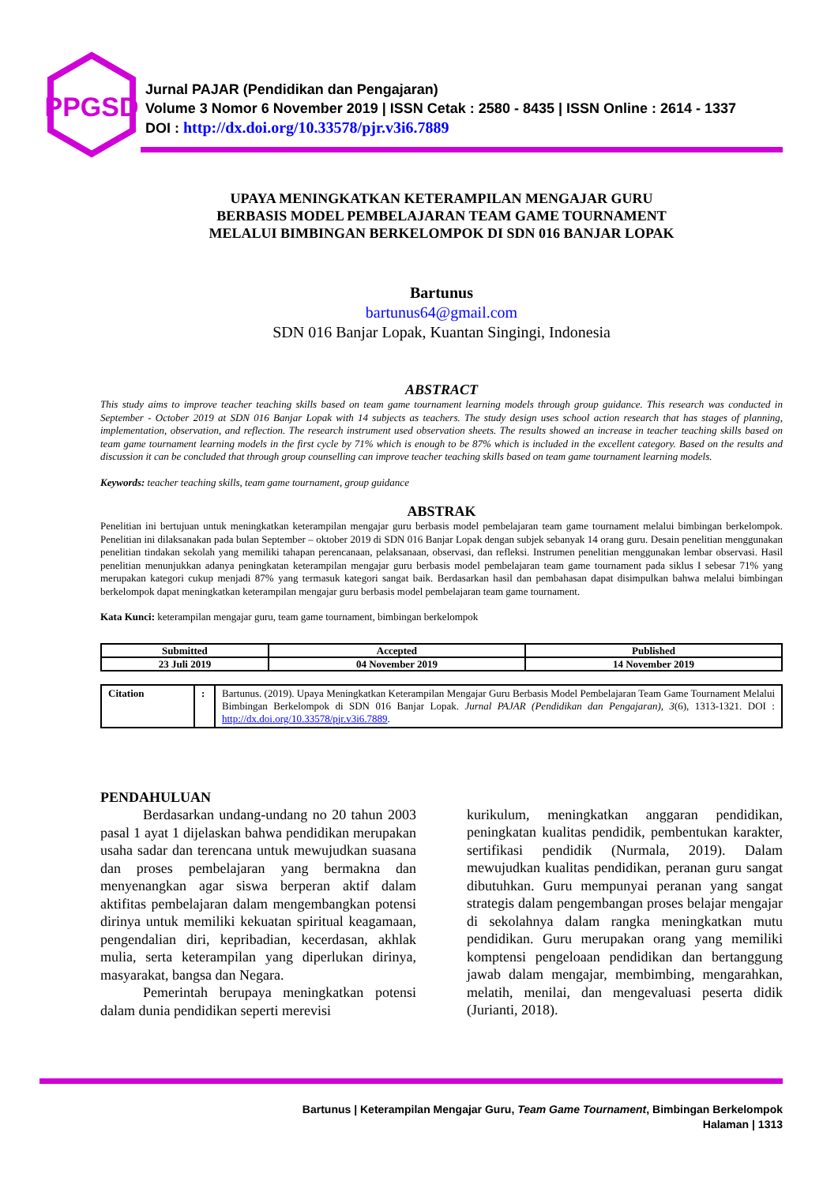PPGSD
Jurnal PAJAR (Pendidikan dan Pengajaran)
Volume 3 Nomor 6 November 2019 | ISSN Cetak : 2580 - 8435 | ISSN Online : 2614 - 1337
DOI : http://dx.doi.org/10.33578/pjr.v3i6.7889
UPAYA MENINGKATKAN KETERAMPILAN MENGAJAR GURU
BERBASIS MODEL PEMBELAJARAN TEAM GAME TOURNAMENT
MELALUI BIMBINGAN BERKELOMPOK DI SDN 016 BANJAR LOPAK
Bartunus
bartunus64@gmail.com
SDN 016 Banjar Lopak, Kuantan Singingi, Indonesia
ABSTRACT
This study aims to improve teacher teaching skills based on team game tournament learning models through group guidance. This research was conducted in September - October 2019 at SDN 016 Banjar Lopak with 14 subjects as teachers. The study design uses school action research that has stages of planning, implementation, observation, and reflection. The research instrument used observation sheets. The results showed an increase in teacher teaching skills based on team game tournament learning models in the first cycle by 71% which is enough to be 87% which is included in the excellent category. Based on the results and discussion it can be concluded that through group counselling can improve teacher teaching skills based on team game tournament learning models.
Keywords: teacher teaching skills, team game tournament, group guidance
ABSTRAK
Penelitian ini bertujuan untuk meningkatkan keterampilan mengajar guru berbasis model pembelajaran team game tournament melalui bimbingan berkelompok. Penelitian ini dilaksanakan pada bulan September – oktober 2019 di SDN 016 Banjar Lopak dengan subjek sebanyak 14 orang guru. Desain penelitian menggunakan penelitian tindakan sekolah yang memiliki tahapan perencanaan, pelaksanaan, observasi, dan refleksi. Instrumen penelitian menggunakan lembar observasi. Hasil penelitian menunjukkan adanya peningkatan keterampilan mengajar guru berbasis model pembelajaran team game tournament pada siklus I sebesar 71% yang merupakan kategori cukup menjadi 87% yang termasuk kategori sangat baik. Berdasarkan hasil dan pembahasan dapat disimpulkan bahwa melalui bimbingan berkelompok dapat meningkatkan keterampilan mengajar guru berbasis model pembelajaran team game tournament.
Kata Kunci: keterampilan mengajar guru, team game tournament, bimbingan berkelompok
| Submitted | Accepted | Published |
| --- | --- | --- |
| 23 Juli 2019 | 04 November 2019 | 14 November 2019 |
| Citation | : | Bartunus. (2019). Upaya Meningkatkan Keterampilan Mengajar Guru Berbasis Model Pembelajaran Team Game Tournament Melalui Bimbingan Berkelompok di SDN 016 Banjar Lopak. Jurnal PAJAR (Pendidikan dan Pengajaran), 3 (6), 1313-1321. DOI : http://dx.doi.org/10.33578/pjr.v3i6.7889 . |
PENDAHULUAN
   Berdasarkan undang-undang no 20 tahun 2003 pasal 1 ayat 1 dijelaskan bahwa pendidikan merupakan usaha sadar dan terencana untuk mewujudkan suasana dan proses pembelajaran yang bermakna dan menyenangkan agar siswa berperan aktif dalam aktifitas pembelajaran dalam mengembangkan potensi dirinya untuk memiliki kekuatan spiritual keagamaan, pengendalian diri, kepribadian, kecerdasan, akhlak mulia, serta keterampilan yang diperlukan dirinya, masyarakat, bangsa dan Negara.
   Pemerintah berupaya meningkatkan potensi dalam dunia pendidikan seperti merevisi
kurikulum, meningkatkan anggaran pendidikan, peningkatan kualitas pendidik, pembentukan karakter, sertifikasi pendidik (Nurmala, 2019). Dalam mewujudkan kualitas pendidikan, peranan guru sangat dibutuhkan. Guru mempunyai peranan yang sangat strategis dalam pengembangan proses belajar mengajar di sekolahnya dalam rangka meningkatkan mutu pendidikan. Guru merupakan orang yang memiliki komptensi pengeloaan pendidikan dan bertanggung jawab dalam mengajar, membimbing, mengarahkan, melatih, menilai, dan mengevaluasi peserta didik (Jurianti, 2018).
Bartunus | Keterampilan Mengajar Guru, Team Game Tournament, Bimbingan Berkelompok
Halaman | 1313